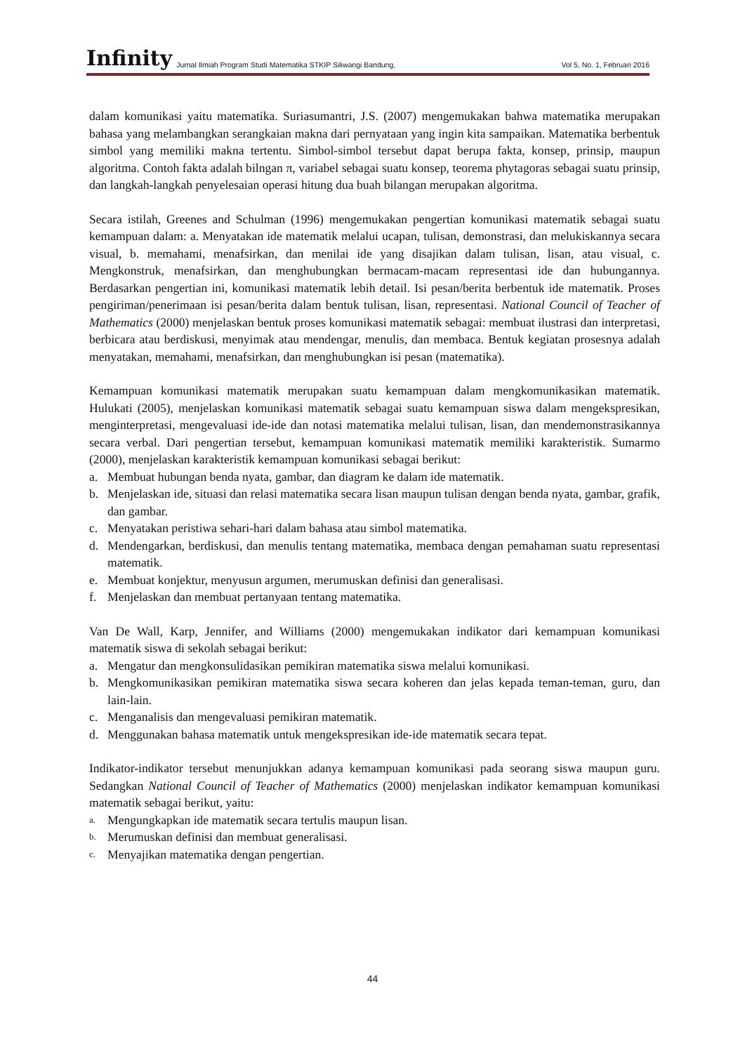Infinity Jurnal Ilmiah Program Studi Matematika STKIP Siliwangi Bandung, Vol 5, No. 1, Februari 2016
dalam komunikasi yaitu matematika. Suriasumantri, J.S. (2007) mengemukakan bahwa matematika merupakan bahasa yang melambangkan serangkaian makna dari pernyataan yang ingin kita sampaikan. Matematika berbentuk simbol yang memiliki makna tertentu. Simbol-simbol tersebut dapat berupa fakta, konsep, prinsip, maupun algoritma. Contoh fakta adalah bilngan π, variabel sebagai suatu konsep, teorema phytagoras sebagai suatu prinsip, dan langkah-langkah penyelesaian operasi hitung dua buah bilangan merupakan algoritma.
Secara istilah, Greenes and Schulman (1996) mengemukakan pengertian komunikasi matematik sebagai suatu kemampuan dalam: a. Menyatakan ide matematik melalui ucapan, tulisan, demonstrasi, dan melukiskannya secara visual, b. memahami, menafsirkan, dan menilai ide yang disajikan dalam tulisan, lisan, atau visual, c. Mengkonstruk, menafsirkan, dan menghubungkan bermacam-macam representasi ide dan hubungannya. Berdasarkan pengertian ini, komunikasi matematik lebih detail. Isi pesan/berita berbentuk ide matematik. Proses pengiriman/penerimaan isi pesan/berita dalam bentuk tulisan, lisan, representasi. National Council of Teacher of Mathematics (2000) menjelaskan bentuk proses komunikasi matematik sebagai: membuat ilustrasi dan interpretasi, berbicara atau berdiskusi, menyimak atau mendengar, menulis, dan membaca. Bentuk kegiatan prosesnya adalah menyatakan, memahami, menafsirkan, dan menghubungkan isi pesan (matematika).
Kemampuan komunikasi matematik merupakan suatu kemampuan dalam mengkomunikasikan matematik. Hulukati (2005), menjelaskan komunikasi matematik sebagai suatu kemampuan siswa dalam mengekspresikan, menginterpretasi, mengevaluasi ide-ide dan notasi matematika melalui tulisan, lisan, dan mendemonstrasikannya secara verbal. Dari pengertian tersebut, kemampuan komunikasi matematik memiliki karakteristik. Sumarmo (2000), menjelaskan karakteristik kemampuan komunikasi sebagai berikut:
a. Membuat hubungan benda nyata, gambar, dan diagram ke dalam ide matematik.
b. Menjelaskan ide, situasi dan relasi matematika secara lisan maupun tulisan dengan benda nyata, gambar, grafik, dan gambar.
c. Menyatakan peristiwa sehari-hari dalam bahasa atau simbol matematika.
d. Mendengarkan, berdiskusi, dan menulis tentang matematika, membaca dengan pemahaman suatu representasi matematik.
e. Membuat konjektur, menyusun argumen, merumuskan definisi dan generalisasi.
f. Menjelaskan dan membuat pertanyaan tentang matematika.
Van De Wall, Karp, Jennifer, and Williams (2000) mengemukakan indikator dari kemampuan komunikasi matematik siswa di sekolah sebagai berikut:
a. Mengatur dan mengkonsulidasikan pemikiran matematika siswa melalui komunikasi.
b. Mengkomunikasikan pemikiran matematika siswa secara koheren dan jelas kepada teman-teman, guru, dan lain-lain.
c. Menganalisis dan mengevaluasi pemikiran matematik.
d. Menggunakan bahasa matematik untuk mengekspresikan ide-ide matematik secara tepat.
Indikator-indikator tersebut menunjukkan adanya kemampuan komunikasi pada seorang siswa maupun guru. Sedangkan National Council of Teacher of Mathematics (2000) menjelaskan indikator kemampuan komunikasi matematik sebagai berikut, yaitu:
a. Mengungkapkan ide matematik secara tertulis maupun lisan.
b. Merumuskan definisi dan membuat generalisasi.
c. Menyajikan matematika dengan pengertian.
44